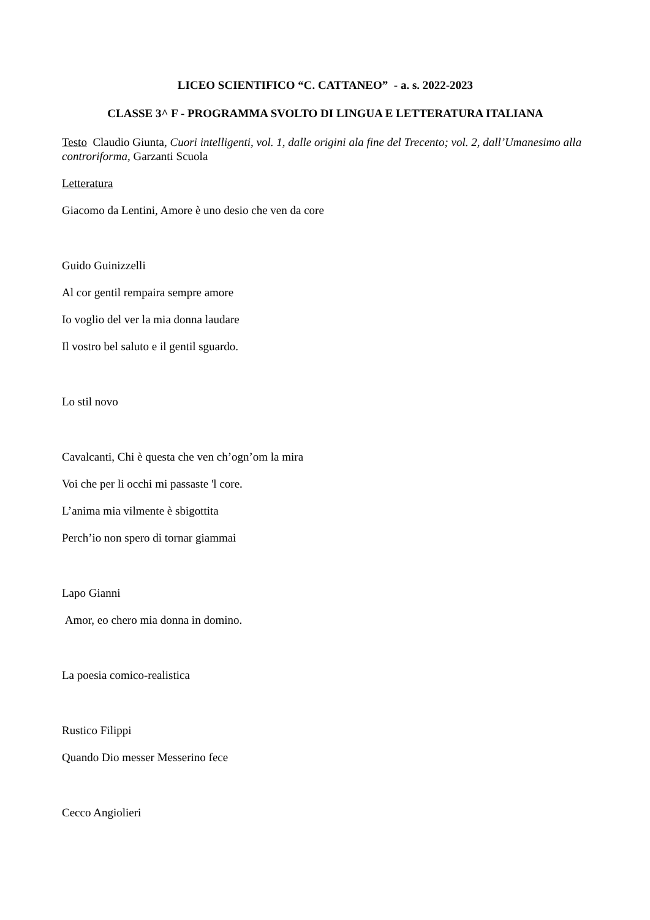LICEO SCIENTIFICO “C. CATTANEO” - a. s. 2022-2023
CLASSE 3^ F - PROGRAMMA SVOLTO DI LINGUA E LETTERATURA ITALIANA
Testo Claudio Giunta, Cuori intelligenti, vol. 1, dalle origini ala fine del Trecento; vol. 2, dall’Umanesimo alla controriforma, Garzanti Scuola
Letteratura
Giacomo da Lentini, Amore è uno desio che ven da core
Guido Guinizzelli
Al cor gentil rempaira sempre amore
Io voglio del ver la mia donna laudare
Il vostro bel saluto e il gentil sguardo.
Lo stil novo
Cavalcanti, Chi è questa che ven ch’ogn’om la mira
Voi che per li occhi mi passaste 'l core.
L’anima mia vilmente è sbigottita
Perch’io non spero di tornar giammai
Lapo Gianni
Amor, eo chero mia donna in domino.
La poesia comico-realistica
Rustico Filippi
Quando Dio messer Messerino fece
Cecco Angiolieri